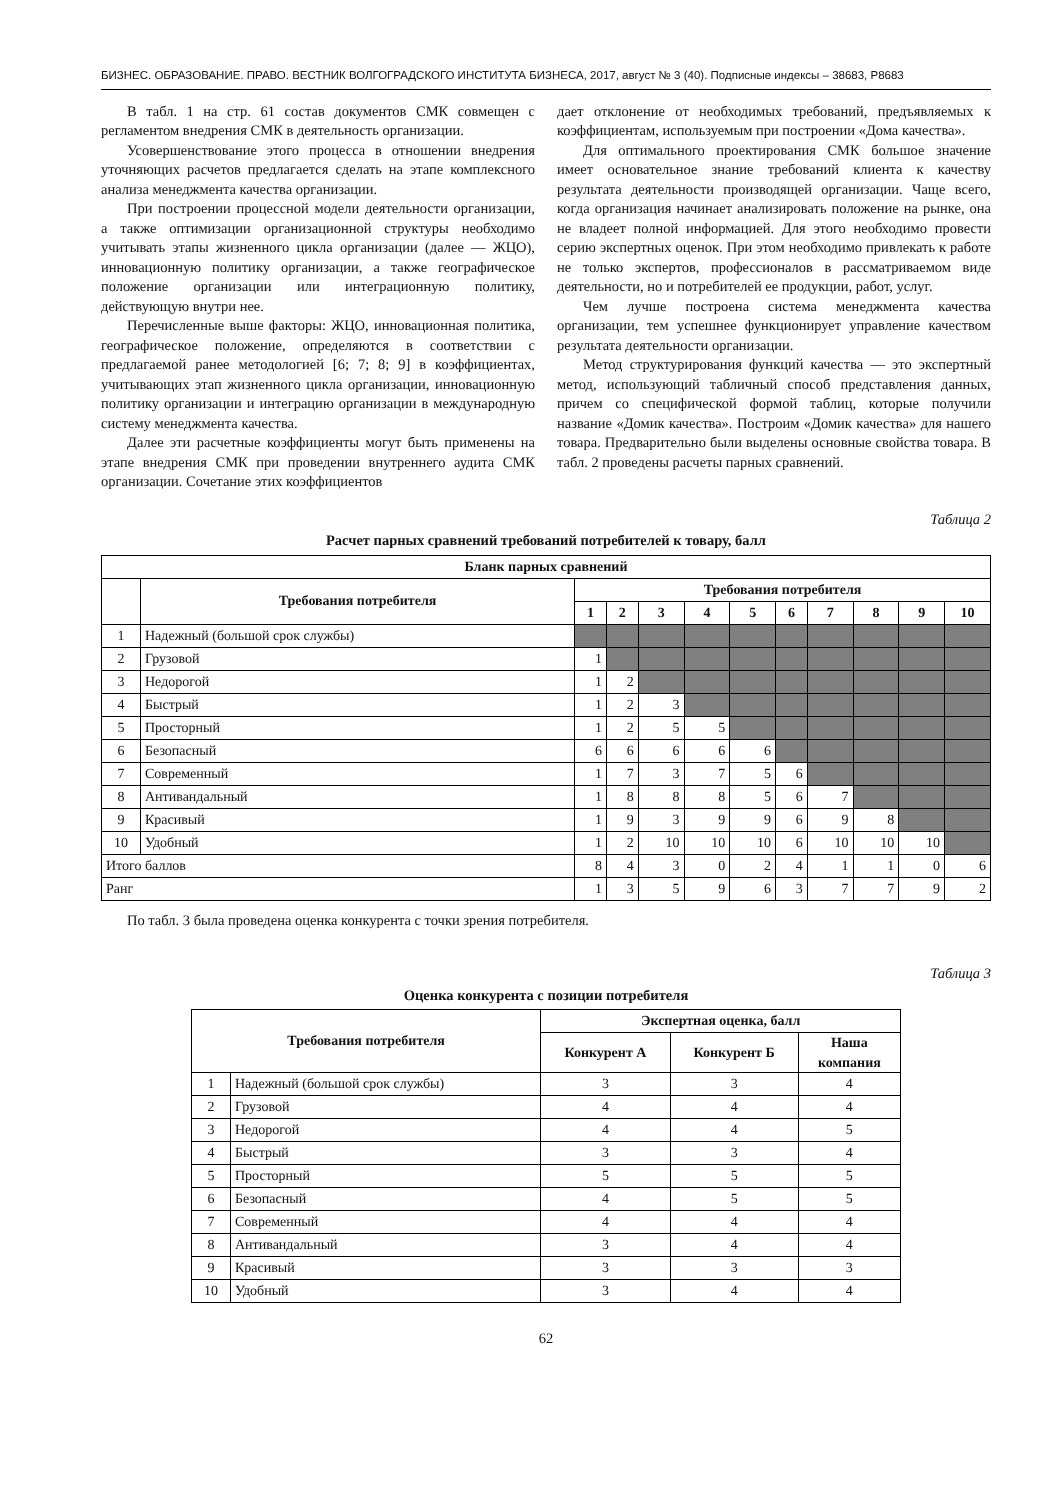БИЗНЕС. ОБРАЗОВАНИЕ. ПРАВО. ВЕСТНИК ВОЛГОГРАДСКОГО ИНСТИТУТА БИЗНЕСА, 2017, август № 3 (40). Подписные индексы – 38683, Р8683
В табл. 1 на стр. 61 состав документов СМК совмещен с регламентом внедрения СМК в деятельность организации.
Усовершенствование этого процесса в отношении внедрения уточняющих расчетов предлагается сделать на этапе комплексного анализа менеджмента качества организации.
При построении процессной модели деятельности организации, а также оптимизации организационной структуры необходимо учитывать этапы жизненного цикла организации (далее — ЖЦО), инновационную политику организации, а также географическое положение организации или интеграционную политику, действующую внутри нее.
Перечисленные выше факторы: ЖЦО, инновационная политика, географическое положение, определяются в соответствии с предлагаемой ранее методологией [6; 7; 8; 9] в коэффициентах, учитывающих этап жизненного цикла организации, инновационную политику организации и интеграцию организации в международную систему менеджмента качества.
Далее эти расчетные коэффициенты могут быть применены на этапе внедрения СМК при проведении внутреннего аудита СМК организации. Сочетание этих коэффициентов
дает отклонение от необходимых требований, предъявляемых к коэффициентам, используемым при построении «Дома качества».
Для оптимального проектирования СМК большое значение имеет основательное знание требований клиента к качеству результата деятельности производящей организации. Чаще всего, когда организация начинает анализировать положение на рынке, она не владеет полной информацией. Для этого необходимо провести серию экспертных оценок. При этом необходимо привлекать к работе не только экспертов, профессионалов в рассматриваемом виде деятельности, но и потребителей ее продукции, работ, услуг.
Чем лучше построена система менеджмента качества организации, тем успешнее функционирует управление качеством результата деятельности организации.
Метод структурирования функций качества — это экспертный метод, использующий табличный способ представления данных, причем со специфической формой таблиц, которые получили название «Домик качества». Построим «Домик качества» для нашего товара. Предварительно были выделены основные свойства товара. В табл. 2 проведены расчеты парных сравнений.
Таблица 2
Расчет парных сравнений требований потребителей к товару, балл
| Бланк парных сравнений | | | | | | | | | | | |
| --- | --- | --- | --- | --- | --- | --- | --- | --- | --- | --- | --- |
| | Требования потребителя | Требования потребителя | | | | | | | | | |
| | | 1 | 2 | 3 | 4 | 5 | 6 | 7 | 8 | 9 | 10 |
| 1 | Надежный (большой срок службы) | | | | | | | | | | |
| 2 | Грузовой | 1 | | | | | | | | | |
| 3 | Недорогой | 1 | 2 | | | | | | | | |
| 4 | Быстрый | 1 | 2 | 3 | | | | | | | |
| 5 | Просторный | 1 | 2 | 5 | 5 | | | | | | |
| 6 | Безопасный | 6 | 6 | 6 | 6 | 6 | | | | | |
| 7 | Современный | 1 | 7 | 3 | 7 | 5 | 6 | | | | |
| 8 | Антивандальный | 1 | 8 | 8 | 8 | 5 | 6 | 7 | | | |
| 9 | Красивый | 1 | 9 | 3 | 9 | 9 | 6 | 9 | 8 | | |
| 10 | Удобный | 1 | 2 | 10 | 10 | 10 | 6 | 10 | 10 | 10 | |
| Итого баллов | | 8 | 4 | 3 | 0 | 2 | 4 | 1 | 1 | 0 | 6 |
| Ранг | | 1 | 3 | 5 | 9 | 6 | 3 | 7 | 7 | 9 | 2 |
По табл. 3 была проведена оценка конкурента с точки зрения потребителя.
Таблица 3
Оценка конкурента с позиции потребителя
| Требования потребителя | | Экспертная оценка, балл | | |
| --- | --- | --- | --- | --- |
| | | Конкурент А | Конкурент Б | Наша компания |
| 1 | Надежный (большой срок службы) | 3 | 3 | 4 |
| 2 | Грузовой | 4 | 4 | 4 |
| 3 | Недорогой | 4 | 4 | 5 |
| 4 | Быстрый | 3 | 3 | 4 |
| 5 | Просторный | 5 | 5 | 5 |
| 6 | Безопасный | 4 | 5 | 5 |
| 7 | Современный | 4 | 4 | 4 |
| 8 | Антивандальный | 3 | 4 | 4 |
| 9 | Красивый | 3 | 3 | 3 |
| 10 | Удобный | 3 | 4 | 4 |
62